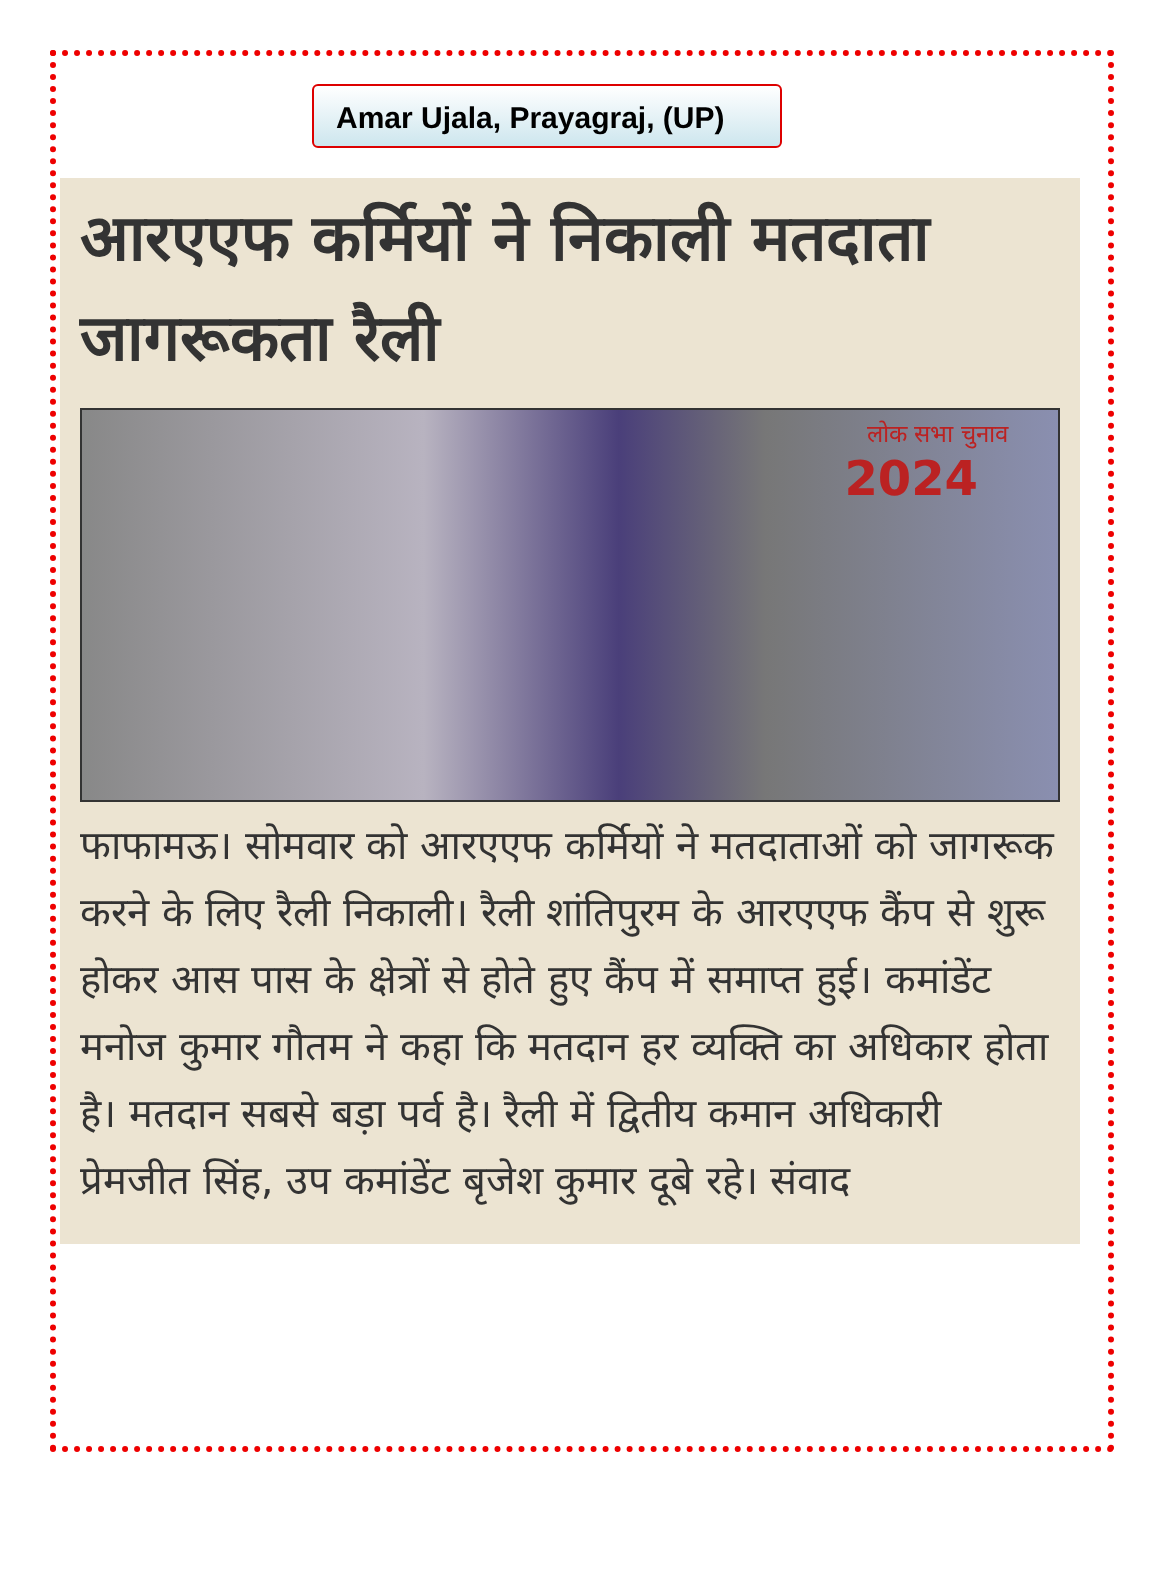Amar Ujala, Prayagraj, (UP)
आरएएफ कर्मियों ने निकाली मतदाता जागरूकता रैली
लोक सभा चुनाव
2024
फाफामऊ। सोमवार को आरएएफ कर्मियों ने मतदाताओं को जागरूक करने के लिए रैली निकाली। रैली शांतिपुरम के आरएएफ कैंप से शुरू होकर आस पास के क्षेत्रों से होते हुए कैंप में समाप्त हुई। कमांडेंट मनोज कुमार गौतम ने कहा कि मतदान हर व्यक्ति का अधिकार होता है। मतदान सबसे बड़ा पर्व है। रैली में द्वितीय कमान अधिकारी प्रेमजीत सिंह, उप कमांडेंट बृजेश कुमार दूबे रहे। संवाद